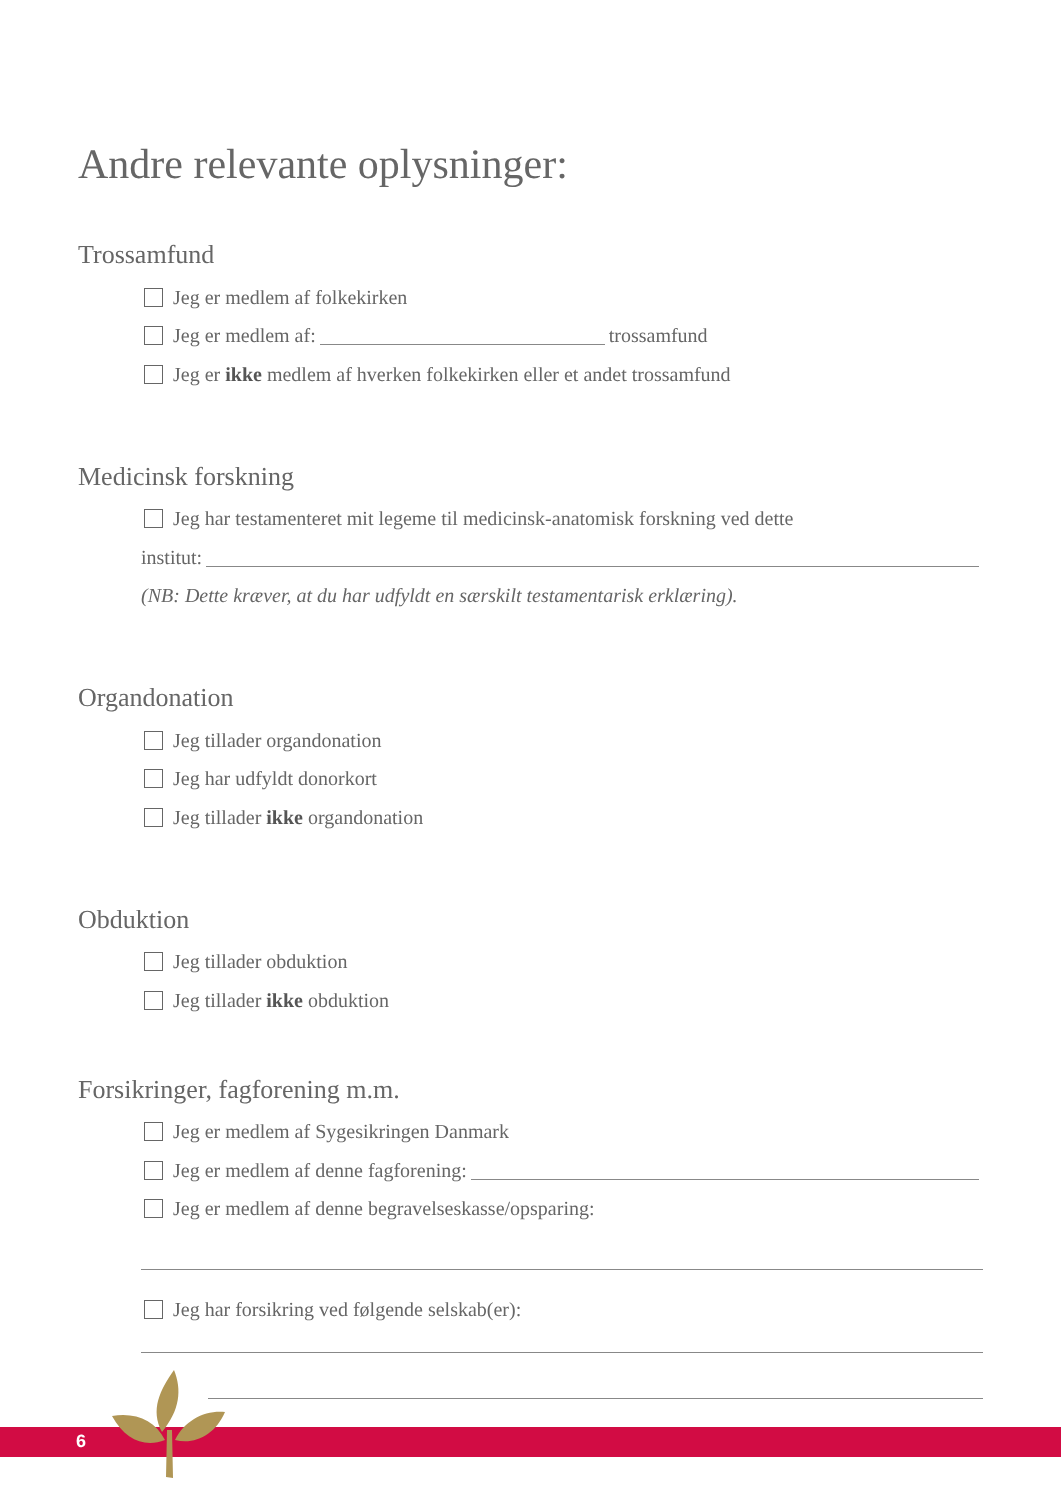Andre relevante oplysninger:
Trossamfund
Jeg er medlem af folkekirken
Jeg er medlem af: trossamfund
Jeg er ikke medlem af hverken folkekirken eller et andet trossamfund
Medicinsk forskning
Jeg har testamenteret mit legeme til medicinsk-anatomisk forskning ved dette
institut:
(NB: Dette kræver, at du har udfyldt en særskilt testamentarisk erklæring).
Organdonation
Jeg tillader organdonation
Jeg har udfyldt donorkort
Jeg tillader ikke organdonation
Obduktion
Jeg tillader obduktion
Jeg tillader ikke obduktion
Forsikringer, fagforening m.m.
Jeg er medlem af Sygesikringen Danmark
Jeg er medlem af denne fagforening:
Jeg er medlem af denne begravelseskasse/opsparing:
Jeg har forsikring ved følgende selskab(er):
6